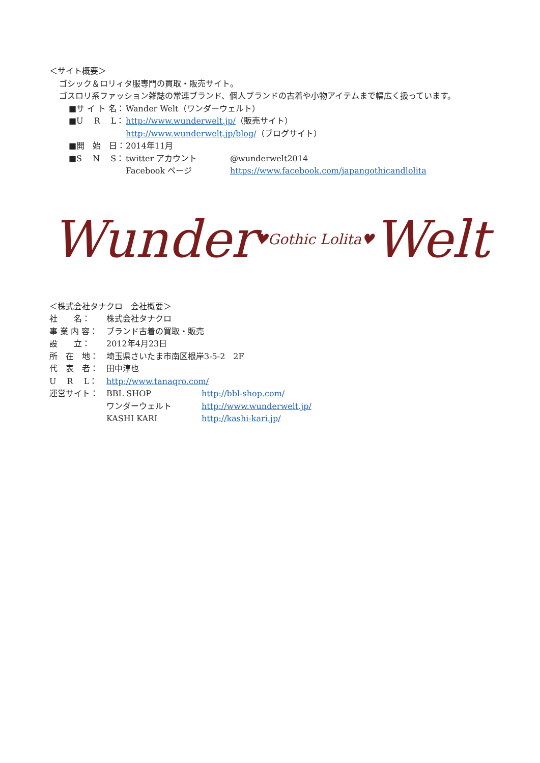＜サイト概要＞
ゴシック＆ロリィタ服専門の買取・販売サイト。
ゴスロリ系ファッション雑誌の常連ブランド、個人ブランドの古着や小物アイテムまで幅広く扱っています。
■サ イ ト 名： Wander Welt（ワンダーウェルト）
■U　 R　 L： http://www.wunderwelt.jp/（販売サイト）
http://www.wunderwelt.jp/blog/（ブログサイト）
■開　始　日： 2014年11月
■S　 N　 S： twitter アカウント
Facebook ページ @wunderwelt2014
https://www.facebook.com/japangothicandlolita
Wunder♥Gothic Lolita♥Welt
＜株式会社タナクロ　会社概要＞
社　　名： 株式会社タナクロ
事 業 内 容： ブランド古着の買取・販売
設　　立： 2012年4月23日
所　在　地： 埼玉県さいたま市南区根岸3-5-2　2F
代　表　者： 田中淳也
U　 R　 L： http://www.tanaqro.com/
運営サイト： BBL SHOP
ワンダーウェルト
KASHI KARI http://bbl-shop.com/
http://www.wunderwelt.jp/
http://kashi-kari.jp/